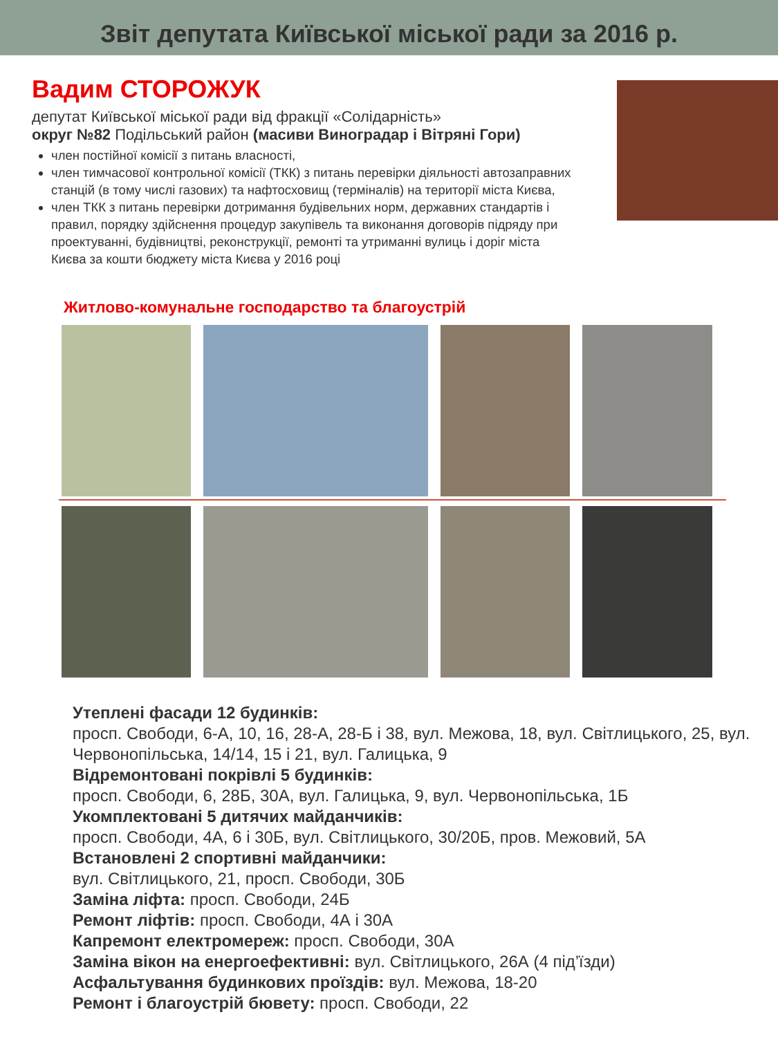Звіт депутата Київської міської ради за 2016 р.
Вадим СТОРОЖУК
депутат Київської міської ради від фракції «Солідарність»
округ №82 Подільський район (масиви Виноградар і Вітряні Гори)
член постійної комісії з питань власності,
член тимчасової контрольної комісії (ТКК) з питань перевірки діяльності автозаправних станцій (в тому числі газових) та нафтосховищ (терміналів) на території міста Києва,
член ТКК з питань перевірки дотримання будівельних норм, державних стандартів і правил, порядку здійснення процедур закупівель та виконання договорів підряду при проектуванні, будівництві, реконструкції, ремонті та утриманні вулиць і доріг міста Києва за кошти бюджету міста Києва у 2016 році
Житлово-комунальне господарство та благоустрій
Утеплені фасади 12 будинків:
просп. Свободи, 6-А, 10, 16, 28-А, 28-Б і 38, вул. Межова, 18, вул. Світлицького, 25, вул. Червонопільська, 14/14, 15 і 21, вул. Галицька, 9
Відремонтовані покрівлі 5 будинків:
просп. Свободи, 6, 28Б, 30А, вул. Галицька, 9, вул. Червонопільська, 1Б
Укомплектовані 5 дитячих майданчиків:
просп. Свободи, 4А, 6 і 30Б, вул. Світлицького, 30/20Б, пров. Межовий, 5А
Встановлені 2 спортивні майданчики:
вул. Світлицького, 21, просп. Свободи, 30Б
Заміна ліфта: просп. Свободи, 24Б
Ремонт ліфтів: просп. Свободи, 4А і 30А
Капремонт електромереж: просп. Свободи, 30А
Заміна вікон на енергоефективні: вул. Світлицького, 26А (4 під’їзди)
Асфальтування будинкових проїздів: вул. Межова, 18-20
Ремонт і благоустрій бювету: просп. Свободи, 22